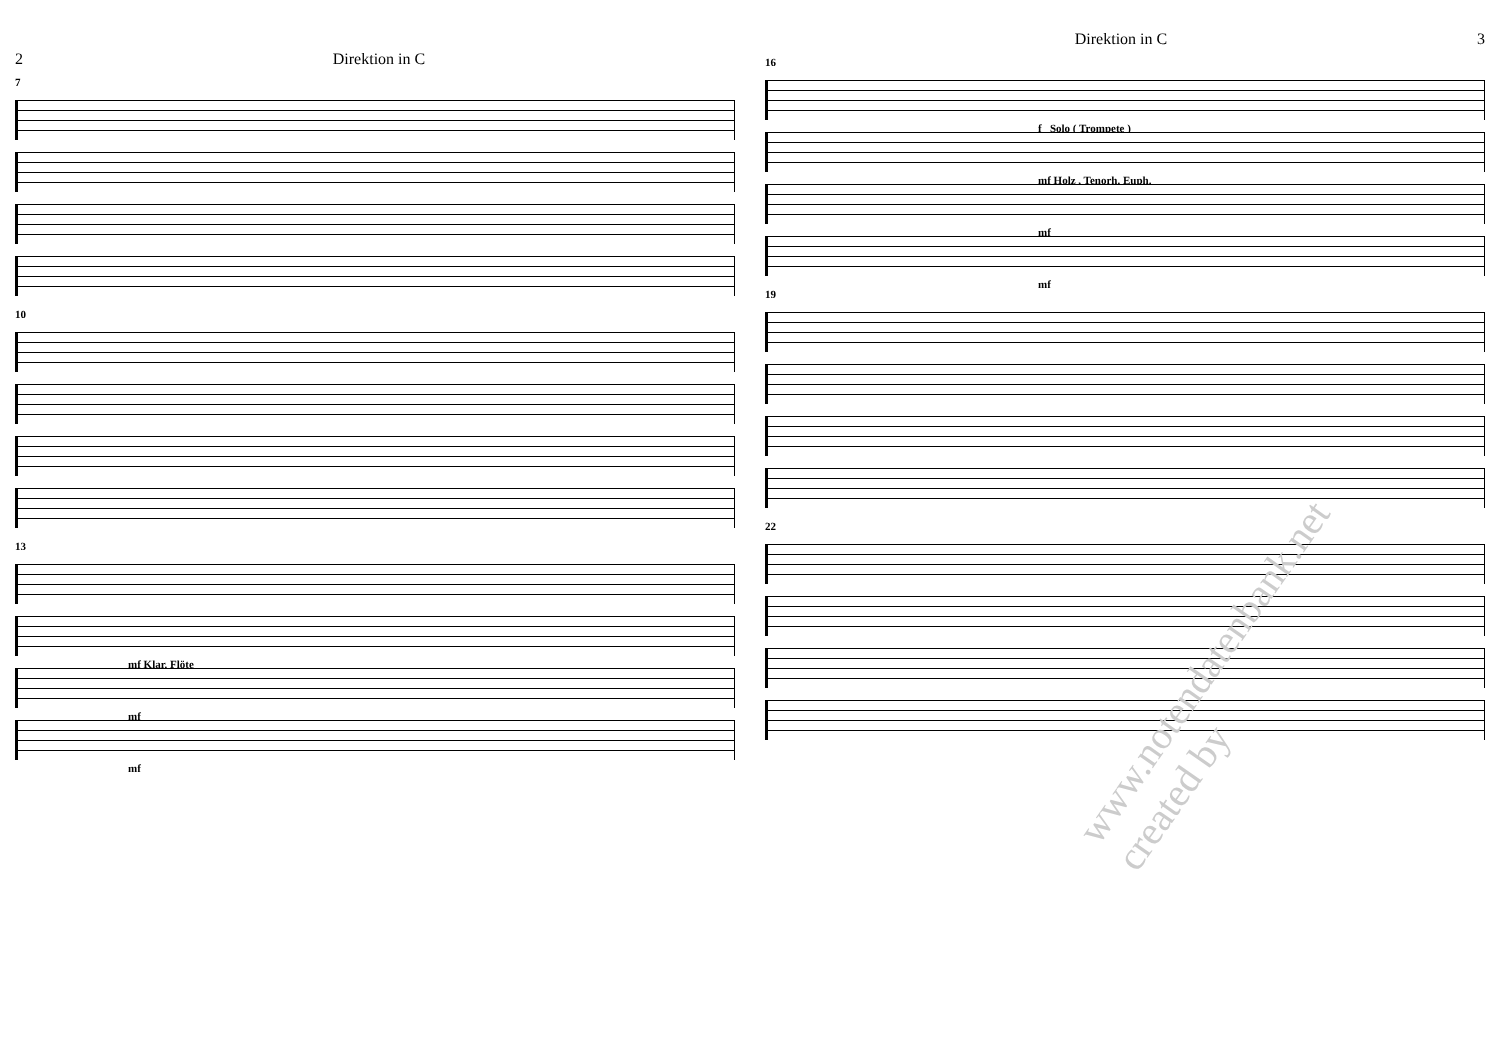2 Direktion in C
7
10
13
mf Klar. Flöte
mf
mf
Direktion in C 3
16
f Solo ( Trompete )
mf Holz , Tenorh. Euph.
mf
mf
19
22
www.notendatenbank.net created by